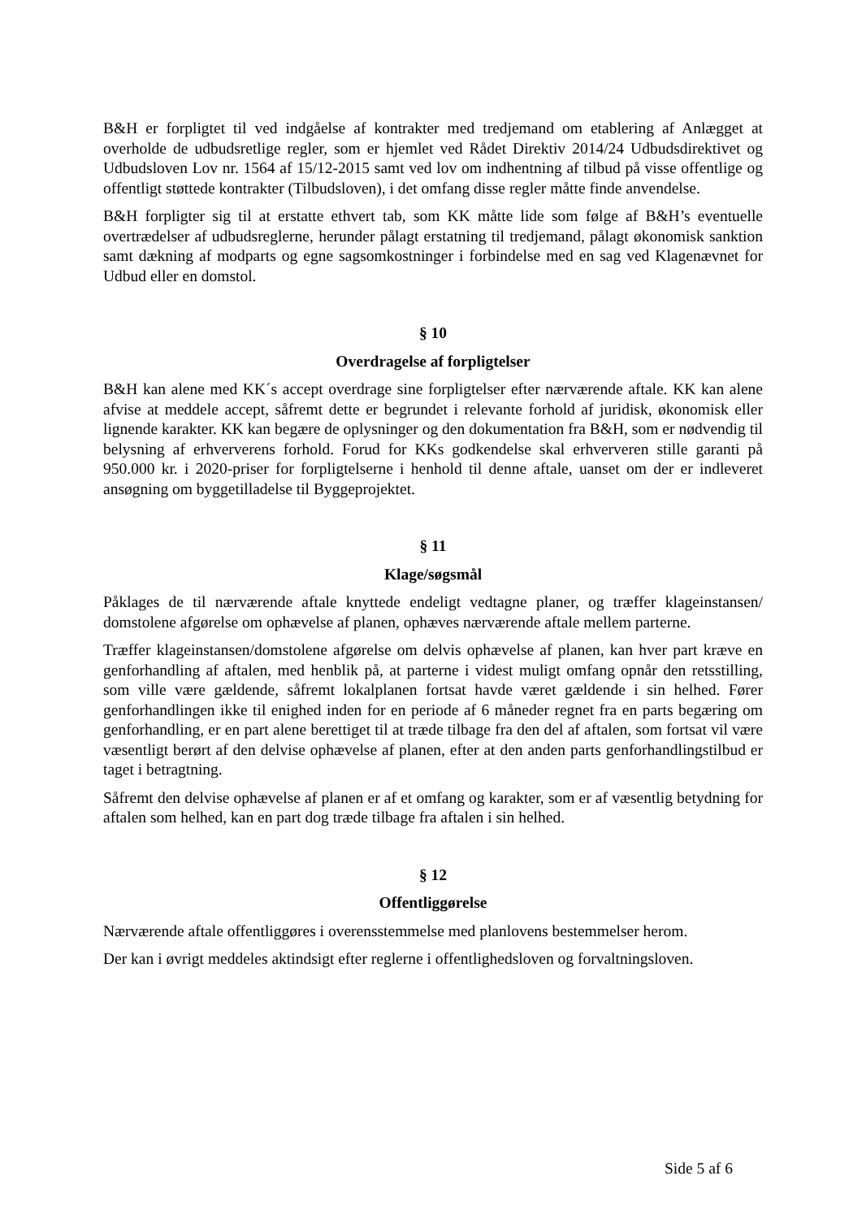B&H er forpligtet til ved indgåelse af kontrakter med tredjemand om etablering af Anlægget at overholde de udbudsretlige regler, som er hjemlet ved Rådet Direktiv 2014/24 Udbudsdirektivet og Udbudsloven Lov nr. 1564 af 15/12-2015 samt ved lov om indhentning af tilbud på visse offentlige og offentligt støttede kontrakter (Tilbudsloven), i det omfang disse regler måtte finde anvendelse.
B&H forpligter sig til at erstatte ethvert tab, som KK måtte lide som følge af B&H’s eventuelle overtrædelser af udbudsreglerne, herunder pålagt erstatning til tredjemand, pålagt økonomisk sanktion samt dækning af modparts og egne sagsomkostninger i forbindelse med en sag ved Klagenævnet for Udbud eller en domstol.
§ 10
Overdragelse af forpligtelser
B&H kan alene med KK´s accept overdrage sine forpligtelser efter nærværende aftale. KK kan alene afvise at meddele accept, såfremt dette er begrundet i relevante forhold af juridisk, økonomisk eller lignende karakter. KK kan begære de oplysninger og den dokumentation fra B&H, som er nødvendig til belysning af erhververens forhold. Forud for KKs godkendelse skal erhververen stille garanti på 950.000 kr. i 2020-priser for forpligtelserne i henhold til denne aftale, uanset om der er indleveret ansøgning om byggetilladelse til Byggeprojektet.
§ 11
Klage/søgsmål
Påklages de til nærværende aftale knyttede endeligt vedtagne planer, og træffer klageinstansen/ domstolene afgørelse om ophævelse af planen, ophæves nærværende aftale mellem parterne.
Træffer klageinstansen/domstolene afgørelse om delvis ophævelse af planen, kan hver part kræve en genforhandling af aftalen, med henblik på, at parterne i videst muligt omfang opnår den retsstilling, som ville være gældende, såfremt lokalplanen fortsat havde været gældende i sin helhed. Fører genforhandlingen ikke til enighed inden for en periode af 6 måneder regnet fra en parts begæring om genforhandling, er en part alene berettiget til at træde tilbage fra den del af aftalen, som fortsat vil være væsentligt berørt af den delvise ophævelse af planen, efter at den anden parts genforhandlingstilbud er taget i betragtning.
Såfremt den delvise ophævelse af planen er af et omfang og karakter, som er af væsentlig betydning for aftalen som helhed, kan en part dog træde tilbage fra aftalen i sin helhed.
§ 12
Offentliggørelse
Nærværende aftale offentliggøres i overensstemmelse med planlovens bestemmelser herom.
Der kan i øvrigt meddeles aktindsigt efter reglerne i offentlighedsloven og forvaltningsloven.
Side 5 af 6